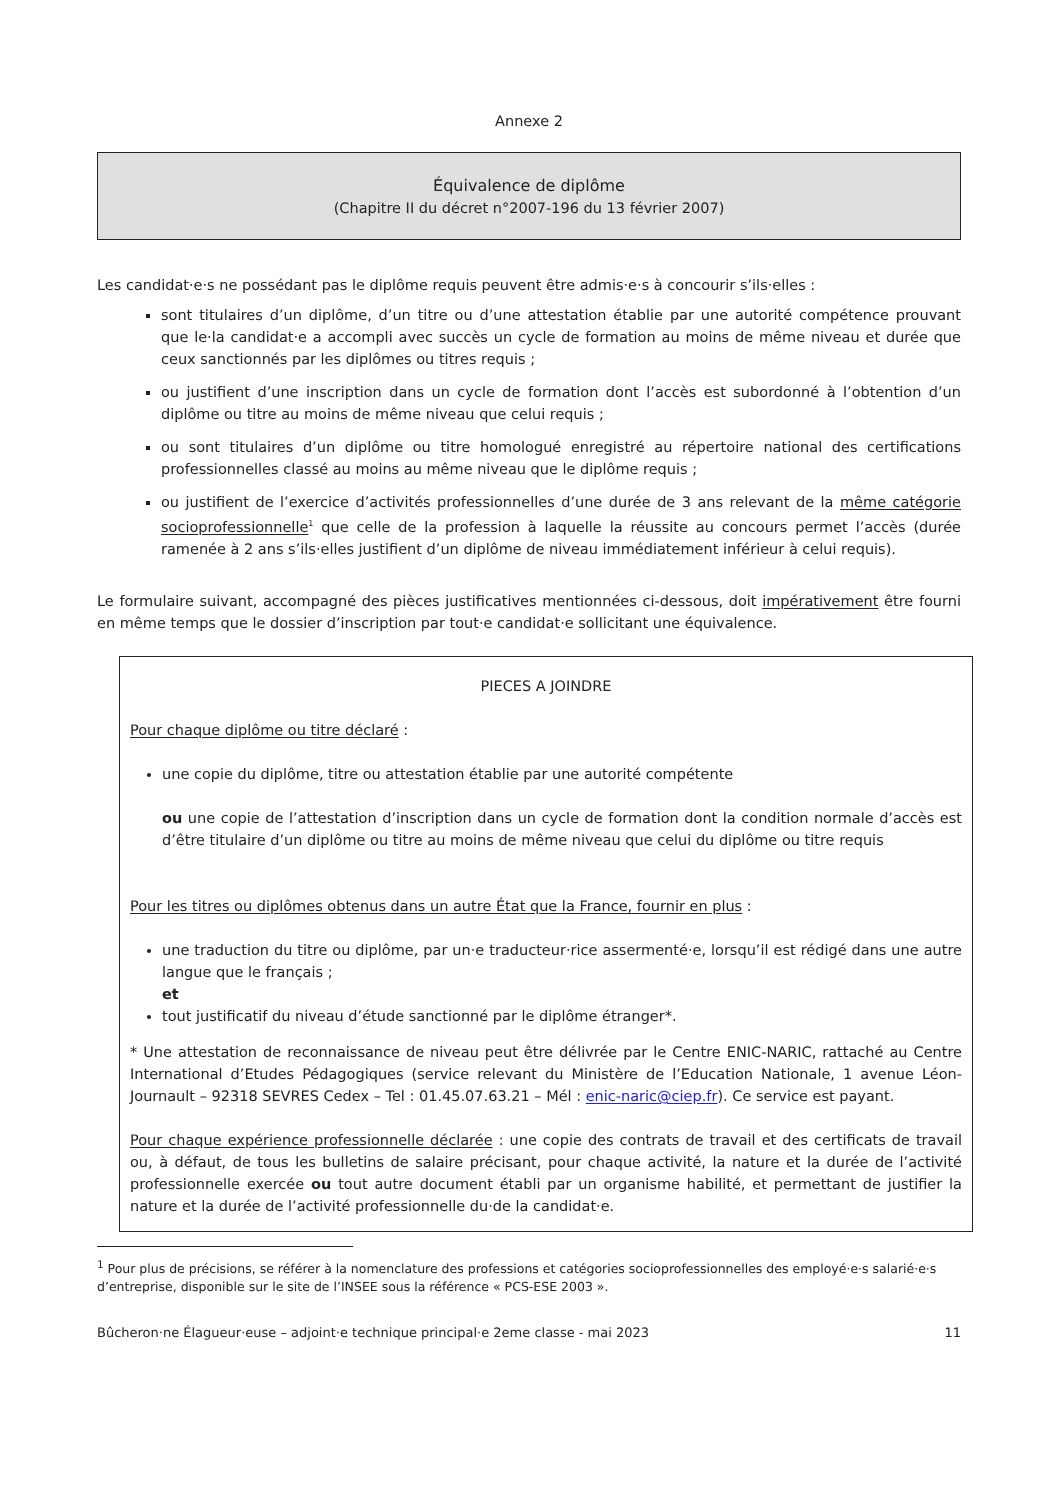Annexe 2
Équivalence de diplôme
(Chapitre II du décret n°2007-196 du 13 février 2007)
Les candidat·e·s ne possédant pas le diplôme requis peuvent être admis·e·s à concourir s’ils·elles :
sont titulaires d’un diplôme, d’un titre ou d’une attestation établie par une autorité compétence prouvant que le·la candidat·e a accompli avec succès un cycle de formation au moins de même niveau et durée que ceux sanctionnés par les diplômes ou titres requis ;
ou justifient d’une inscription dans un cycle de formation dont l’accès est subordonné à l’obtention d’un diplôme ou titre au moins de même niveau que celui requis ;
ou sont titulaires d’un diplôme ou titre homologué enregistré au répertoire national des certifications professionnelles classé au moins au même niveau que le diplôme requis ;
ou justifient de l’exercice d’activités professionnelles d’une durée de 3 ans relevant de la même catégorie socioprofessionnelle<sup>1</sup> que celle de la profession à laquelle la réussite au concours permet l’accès (durée ramenée à 2 ans s’ils·elles justifient d’un diplôme de niveau immédiatement inférieur à celui requis).
Le formulaire suivant, accompagné des pièces justificatives mentionnées ci-dessous, doit impérativement être fourni en même temps que le dossier d’inscription par tout·e candidat·e sollicitant une équivalence.
PIECES A JOINDRE
Pour chaque diplôme ou titre déclaré :
une copie du diplôme, titre ou attestation établie par une autorité compétente
ou une copie de l’attestation d’inscription dans un cycle de formation dont la condition normale d’accès est d’être titulaire d’un diplôme ou titre au moins de même niveau que celui du diplôme ou titre requis
Pour les titres ou diplômes obtenus dans un autre État que la France, fournir en plus :
une traduction du titre ou diplôme, par un·e traducteur·rice assermenté·e, lorsqu’il est rédigé dans une autre langue que le français ;
et
tout justificatif du niveau d’étude sanctionné par le diplôme étranger*.
* Une attestation de reconnaissance de niveau peut être délivrée par le Centre ENIC-NARIC, rattaché au Centre International d’Etudes Pédagogiques (service relevant du Ministère de l’Education Nationale, 1 avenue Léon-Journault – 92318 SEVRES Cedex – Tel : 01.45.07.63.21 – Mél : enic-naric@ciep.fr). Ce service est payant.
Pour chaque expérience professionnelle déclarée : une copie des contrats de travail et des certificats de travail ou, à défaut, de tous les bulletins de salaire précisant, pour chaque activité, la nature et la durée de l’activité professionnelle exercée ou tout autre document établi par un organisme habilité, et permettant de justifier la nature et la durée de l’activité professionnelle du·de la candidat·e.
<sup>1</sup> Pour plus de précisions, se référer à la nomenclature des professions et catégories socioprofessionnelles des employé·e·s salarié·e·s d’entreprise, disponible sur le site de l’INSEE sous la référence « PCS-ESE 2003 ».
Bûcheron·ne Élagueur·euse – adjoint·e technique principal·e 2eme classe - mai 2023 11